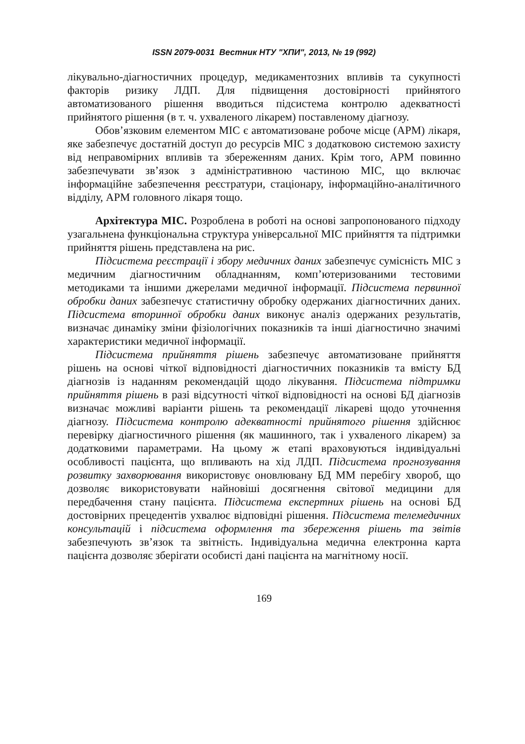ISSN 2079-0031 Вестник НТУ "ХПИ", 2013, № 19 (992)
лікувально-діагностичних процедур, медикаментозних впливів та сукупності факторів ризику ЛДП. Для підвищення достовірності прийнятого автоматизованого рішення вводиться підсистема контролю адекватності прийнятого рішення (в т. ч. ухваленого лікарем) поставленому діагнозу.
Обов’язковим елементом МІС є автоматизоване робоче місце (АРМ) лікаря, яке забезпечує достатній доступ до ресурсів МІС з додатковою системою захисту від неправомірних впливів та збереженням даних. Крім того, АРМ повинно забезпечувати зв’язок з адміністративною частиною МІС, що включає інформаційне забезпечення реєстратури, стаціонару, інформаційно-аналітичного відділу, АРМ головного лікаря тощо.
Архітектура МІС. Розроблена в роботі на основі запропонованого підходу узагальнена функціональна структура універсальної МІС прийняття та підтримки прийняття рішень представлена на рис.
Підсистема реєстрації і збору медичних даних забезпечує сумісність МІС з медичним діагностичним обладнанням, комп’ютеризованими тестовими методиками та іншими джерелами медичної інформації. Підсистема первинної обробки даних забезпечує статистичну обробку одержаних діагностичних даних. Підсистема вторинної обробки даних виконує аналіз одержаних результатів, визначає динаміку зміни фізіологічних показників та інші діагностично значимі характеристики медичної інформації.
Підсистема прийняття рішень забезпечує автоматизоване прийняття рішень на основі чіткої відповідності діагностичних показників та вмісту БД діагнозів із наданням рекомендацій щодо лікування. Підсистема підтримки прийняття рішень в разі відсутності чіткої відповідності на основі БД діагнозів визначає можливі варіанти рішень та рекомендації лікареві щодо уточнення діагнозу. Підсистема контролю адекватності прийнятого рішення здійснює перевірку діагностичного рішення (як машинного, так і ухваленого лікарем) за додатковими параметрами. На цьому ж етапі враховуються індивідуальні особливості пацієнта, що впливають на хід ЛДП. Підсистема прогнозування розвитку захворювання використовує оновлювану БД ММ перебігу хвороб, що дозволяє використовувати найновіші досягнення світової медицини для передбачення стану пацієнта. Підсистема експертних рішень на основі БД достовірних прецедентів ухвалює відповідні рішення. Підсистема телемедичних консультацій і підсистема оформлення та збереження рішень та звітів забезпечують зв’язок та звітність. Індивідуальна медична електронна карта пацієнта дозволяє зберігати особисті дані пацієнта на магнітному носії.
169